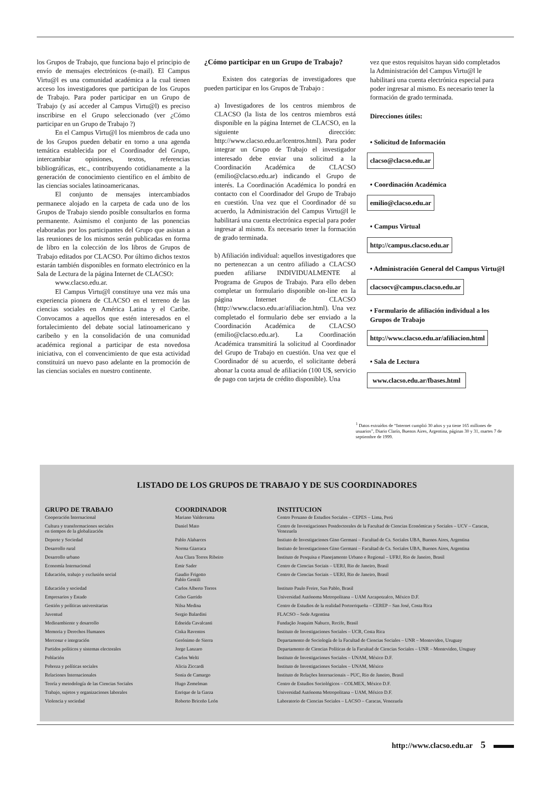los Grupos de Trabajo, que funciona bajo el principio de envío de mensajes electrónicos (e-mail). El Campus Virtu@l es una comunidad académica a la cual tienen acceso los investigadores que participan de los Grupos de Trabajo. Para poder participar en un Grupo de Trabajo (y así acceder al Campus Virtu@l) es preciso inscribirse en el Grupo seleccionado (ver ¿Cómo participar en un Grupo de Trabajo ?)
En el Campus Virtu@l los miembros de cada uno de los Grupos pueden debatir en torno a una agenda temática establecida por el Coordinador del Grupo, intercambiar opiniones, textos, referencias bibliográficas, etc., contribuyendo cotidianamente a la generación de conocimiento científico en el ámbito de las ciencias sociales latinoamericanas.
El conjunto de mensajes intercambiados permanece alojado en la carpeta de cada uno de los Grupos de Trabajo siendo posible consultarlos en forma permanente. Asimismo el conjunto de las ponencias elaboradas por los participantes del Grupo que asistan a las reuniones de los mismos serán publicadas en forma de libro en la colección de los libros de Grupos de Trabajo editados por CLACSO. Por último dichos textos estarán también disponibles en formato electrónico en la Sala de Lectura de la página Internet de CLACSO:
www.clacso.edu.ar.
El Campus Virtu@l constituye una vez más una experiencia pionera de CLACSO en el terreno de las ciencias sociales en América Latina y el Caribe. Convocamos a aquellos que estén interesados en el fortalecimiento del debate social latinoamericano y caribeño y en la consolidación de una comunidad académica regional a participar de esta novedosa iniciativa, con el convencimiento de que esta actividad constituirá un nuevo paso adelante en la promoción de las ciencias sociales en nuestro continente.
¿Cómo participar en un Grupo de Trabajo?
Existen dos categorías de investigadores que pueden participar en los Grupos de Trabajo :
a) Investigadores de los centros miembros de CLACSO (la lista de los centros miembros está disponible en la página Internet de CLACSO, en la siguiente dirección: http://www.clacso.edu.ar/lcentros.html). Para poder integrar un Grupo de Trabajo el investigador interesado debe enviar una solicitud a la Coordinación Académica de CLACSO (emilio@clacso.edu.ar) indicando el Grupo de interés. La Coordinación Académica lo pondrá en contacto con el Coordinador del Grupo de Trabajo en cuestión. Una vez que el Coordinador dé su acuerdo, la Administración del Campus Virtu@l le habilitará una cuenta electrónica especial para poder ingresar al mismo. Es necesario tener la formación de grado terminada.
b) Afiliación individual: aquellos investigadores que no pertenezcan a un centro afiliado a CLACSO pueden afiliarse INDIVIDUALMENTE al Programa de Grupos de Trabajo. Para ello deben completar un formulario disponible on-line en la página Internet de CLACSO (http://www.clacso.edu.ar/afiliacion.html). Una vez completado el formulario debe ser enviado a la Coordinación Académica de CLACSO (emilio@clacso.edu.ar). La Coordinación Académica transmitirá la solicitud al Coordinador del Grupo de Trabajo en cuestión. Una vez que el Coordinador dé su acuerdo, el solicitante deberá abonar la cuota anual de afiliación (100 U$, servicio de pago con tarjeta de crédito disponible). Una
vez que estos requisitos hayan sido completados la Administración del Campus Virtu@l le habilitará una cuenta electrónica especial para poder ingresar al mismo. Es necesario tener la formación de grado terminada.
Direcciones útiles:
• Solicitud de Información
clacso@clacso.edu.ar
• Coordinación Académica
emilio@clacso.edu.ar
• Campus Virtual
http://campus.clacso.edu.ar
• Administración General del Campus Virtu@l
clacsocv@campus.clacso.edu.ar
• Formulario de afiliación individual a los Grupos de Trabajo
http://www.clacso.edu.ar/afiliacion.html
• Sala de Lectura
www.clacso.edu.ar/fbases.html
<sup>1</sup> Datos extraídos de “Internet cumplió 30 años y ya tiene 165 millones de usuarios”, Diario Clarín, Buenos Aires, Argentina, páginas 30 y 31, martes 7 de septiembre de 1999.
LISTADO DE LOS GRUPOS DE TRABAJO Y DE SUS COORDINADORES
| GRUPO DE TRABAJO | COORDINADOR | INSTITUCION |
| --- | --- | --- |
| Cooperación Internacional | Mariano Valderrama | Centro Peruano de Estudios Sociales – CEPES – Lima, Perú |
| Cultura y transformaciones sociales en tiempos de la globalización | Daniel Mato | Centro de Investigaciones Postdoctorales de la Facultad de Ciencias Económicas y Sociales – UCV – Caracas, Venezuela |
| Deporte y Sociedad | Pablo Alabarces | Instiuto de Investigaciones Gino Germani – Facultad de Cs. Sociales UBA, Buenos Aires, Argentina |
| Desarrollo rural | Norma Giarraca | Instiuto de Investigaciones Gino Germani – Facultad de Cs. Sociales UBA, Buenos Aires, Argentina |
| Desarrollo urbano | Ana Clara Torres Ribeiro | Instituto de Pesquisa e Planejamento Urbano e Regional – UFRJ, Rio de Janeiro, Brasil |
| Economía Internacional | Emir Sader | Centro de Ciencias Sociais – UERJ, Rio de Janeiro, Brasil |
| Educación, trabajo y exclusión social | Gaudio Frigotto Pablo Gentili | Centro de Ciencias Sociais – UERJ, Rio de Janeiro, Brasil |
| Educación y sociedad | Carlos Alberto Torres | Instituto Paulo Freire, San Pablo, Brasil |
| Empresarios y Estado | Celso Garrido | Universidad Autónoma Metropolitana – UAM Azcapotzalco, México D.F. |
| Gestión y políticas universitarias | Nilsa Medina | Centro de Estudios de la realidad Portorriqueña – CEREP – San José, Costa Rica |
| Juventud | Sergio Balardini | FLACSO – Sede Argentina |
| Medioambiente y desarrollo | Edneida Cavalcanti | Fundação Joaquim Nabuco, Recife, Brasil |
| Memoria y Derechos Humanos | Ciska Raventos | Instituto de Investigaciones Sociales – UCR, Costa Rica |
| Mercosur e integración | Gerónimo de Sierra | Departamento de Sociología de la Facultad de Ciencias Sociales – UNR – Montevideo, Uruguay |
| Partidos políticos y sistemas electorales | Jorge Lanzaro | Departamento de Ciencias Políticas de la Facultad de Ciencias Sociales – UNR – Montevideo, Uruguay |
| Población | Carlos Welti | Instituto de Investigaciones Sociales – UNAM, México D.F. |
| Pobreza y políticas sociales | Alicia Ziccardi | Instituto de Investigaciones Sociales – UNAM, México |
| Relaciones Internacionales | Sonia de Camargo | Instituto de Relações Internacionais – PUC, Rio de Janeiro, Brasil |
| Teoría y metodología de las Ciencias Sociales | Hugo Zemelman | Centro de Estudios Sociológicos – COLMEX, México D.F. |
| Trabajo, sujetos y organizaciones laborales | Enrique de la Garza | Universidad Autónoma Metropolitana – UAM, México D.F. |
| Violencia y sociedad | Roberto Briceño León | Laboratorio de Ciencias Sociales – LACSO – Caracas, Venezuela |
http://www.clacso.edu.ar 5